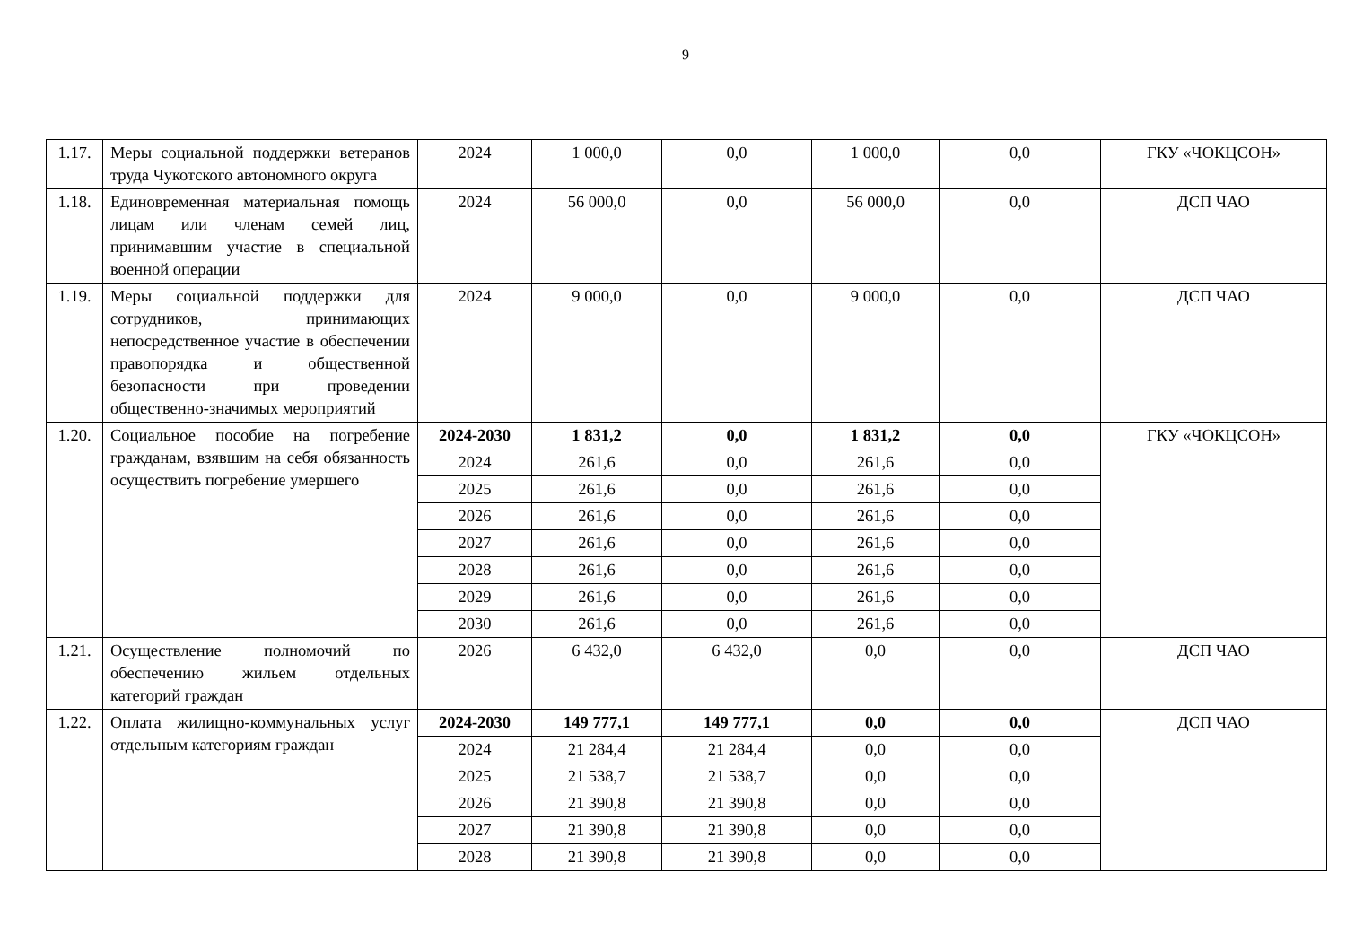9
| 1.17. | Меры социальной поддержки ветеранов труда Чукотского автономного округа | 2024 | 1 000,0 | 0,0 | 1 000,0 | 0,0 | ГКУ «ЧОКЦСОН» |
| 1.18. | Единовременная материальная помощь лицам или членам семей лиц, принимавшим участие в специальной военной операции | 2024 | 56 000,0 | 0,0 | 56 000,0 | 0,0 | ДСП ЧАО |
| 1.19. | Меры социальной поддержки для сотрудников, принимающих непосредственное участие в обеспечении правопорядка и общественной безопасности при проведении общественно-значимых мероприятий | 2024 | 9 000,0 | 0,0 | 9 000,0 | 0,0 | ДСП ЧАО |
| 1.20. | Социальное пособие на погребение гражданам, взявшим на себя обязанность осуществить погребение умершего | 2024-2030 | 1 831,2 | 0,0 | 1 831,2 | 0,0 | ГКУ «ЧОКЦСОН» |
| | | 2024 | 261,6 | 0,0 | 261,6 | 0,0 | |
| | | 2025 | 261,6 | 0,0 | 261,6 | 0,0 | |
| | | 2026 | 261,6 | 0,0 | 261,6 | 0,0 | |
| | | 2027 | 261,6 | 0,0 | 261,6 | 0,0 | |
| | | 2028 | 261,6 | 0,0 | 261,6 | 0,0 | |
| | | 2029 | 261,6 | 0,0 | 261,6 | 0,0 | |
| | | 2030 | 261,6 | 0,0 | 261,6 | 0,0 | |
| 1.21. | Осуществление полномочий по обеспечению жильем отдельных категорий граждан | 2026 | 6 432,0 | 6 432,0 | 0,0 | 0,0 | ДСП ЧАО |
| 1.22. | Оплата жилищно-коммунальных услуг отдельным категориям граждан | 2024-2030 | 149 777,1 | 149 777,1 | 0,0 | 0,0 | ДСП ЧАО |
| | | 2024 | 21 284,4 | 21 284,4 | 0,0 | 0,0 | |
| | | 2025 | 21 538,7 | 21 538,7 | 0,0 | 0,0 | |
| | | 2026 | 21 390,8 | 21 390,8 | 0,0 | 0,0 | |
| | | 2027 | 21 390,8 | 21 390,8 | 0,0 | 0,0 | |
| | | 2028 | 21 390,8 | 21 390,8 | 0,0 | 0,0 | |